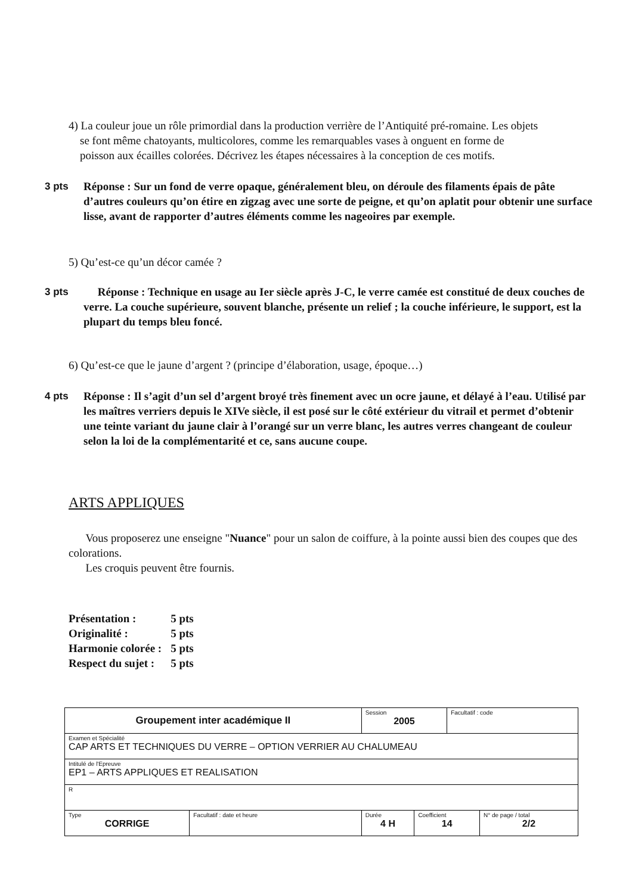4) La couleur joue un rôle primordial dans la production verrière de l’Antiquité pré-romaine. Les objets
se font même chatoyants, multicolores, comme les remarquables vases à onguent en forme de
poisson aux écailles colorées. Décrivez les étapes nécessaires à la conception de ces motifs.
3 pts Réponse : Sur un fond de verre opaque, généralement bleu, on déroule des filaments épais de pâte d’autres couleurs qu’on étire en zigzag avec une sorte de peigne, et qu’on aplatit pour obtenir une surface lisse, avant de rapporter d’autres éléments comme les nageoires par exemple.
5) Qu’est-ce qu’un décor camée ?
3 pts Réponse : Technique en usage au Ier siècle après J-C, le verre camée est constitué de deux couches de verre. La couche supérieure, souvent blanche, présente un relief ; la couche inférieure, le support, est la plupart du temps bleu foncé.
6) Qu’est-ce que le jaune d’argent ? (principe d’élaboration, usage, époque…)
4 pts Réponse : Il s’agit d’un sel d’argent broyé très finement avec un ocre jaune, et délayé à l’eau. Utilisé par les maîtres verriers depuis le XIVe siècle, il est posé sur le côté extérieur du vitrail et permet d’obtenir une teinte variant du jaune clair à l’orangé sur un verre blanc, les autres verres changeant de couleur selon la loi de la complémentarité et ce, sans aucune coupe.
ARTS APPLIQUES
Vous proposerez une enseigne "Nuance" pour un salon de coiffure, à la pointe aussi bien des coupes que des colorations.
Les croquis peuvent être fournis.
| Présentation : | 5 pts |
| Originalité : | 5 pts |
| Harmonie colorée : | 5 pts |
| Respect du sujet : | 5 pts |
| Groupement inter académique II | | Session 2005 | | Facultatif : code | |
| Examen et Spécialité CAP ARTS ET TECHNIQUES DU VERRE – OPTION VERRIER AU CHALUMEAU | | | | | |
| Intitulé de l'Epreuve EP1 – ARTS APPLIQUES ET REALISATION | | | | | |
| R | | | | | |
| Type CORRIGE | Facultatif : date et heure | Durée 4 H | Coefficient 14 | | N° de page / total 2/2 |